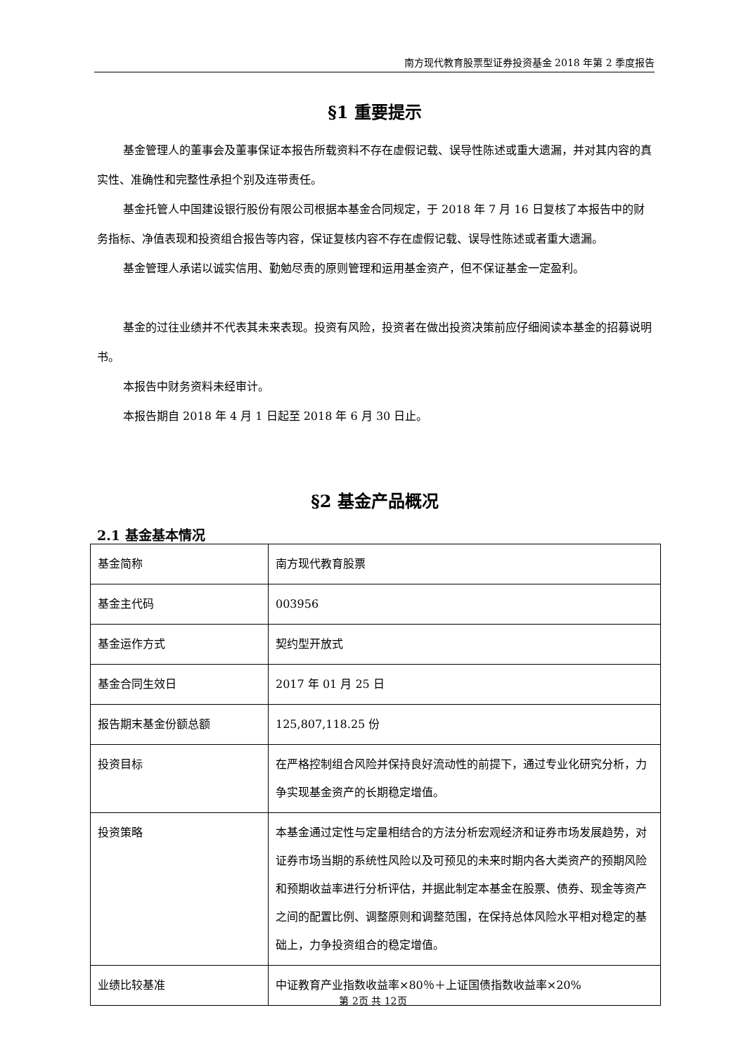南方现代教育股票型证券投资基金 2018 年第 2 季度报告
§1 重要提示
基金管理人的董事会及董事保证本报告所载资料不存在虚假记载、误导性陈述或重大遗漏，并对其内容的真实性、准确性和完整性承担个别及连带责任。
基金托管人中国建设银行股份有限公司根据本基金合同规定，于 2018 年 7 月 16 日复核了本报告中的财务指标、净值表现和投资组合报告等内容，保证复核内容不存在虚假记载、误导性陈述或者重大遗漏。
基金管理人承诺以诚实信用、勤勉尽责的原则管理和运用基金资产，但不保证基金一定盈利。
基金的过往业绩并不代表其未来表现。投资有风险，投资者在做出投资决策前应仔细阅读本基金的招募说明书。
本报告中财务资料未经审计。
本报告期自 2018 年 4 月 1 日起至 2018 年 6 月 30 日止。
§2 基金产品概况
2.1 基金基本情况
| 基金简称 | 南方现代教育股票 |
| 基金主代码 | 003956 |
| 基金运作方式 | 契约型开放式 |
| 基金合同生效日 | 2017 年 01 月 25 日 |
| 报告期末基金份额总额 | 125,807,118.25 份 |
| 投资目标 | 在严格控制组合风险并保持良好流动性的前提下，通过专业化研究分析，力争实现基金资产的长期稳定增值。 |
| 投资策略 | 本基金通过定性与定量相结合的方法分析宏观经济和证券市场发展趋势，对证券市场当期的系统性风险以及可预见的未来时期内各大类资产的预期风险和预期收益率进行分析评估，并据此制定本基金在股票、债券、现金等资产之间的配置比例、调整原则和调整范围，在保持总体风险水平相对稳定的基础上，力争投资组合的稳定增值。 |
| 业绩比较基准 | 中证教育产业指数收益率×80％＋上证国债指数收益率×20% |
第 2页 共 12页